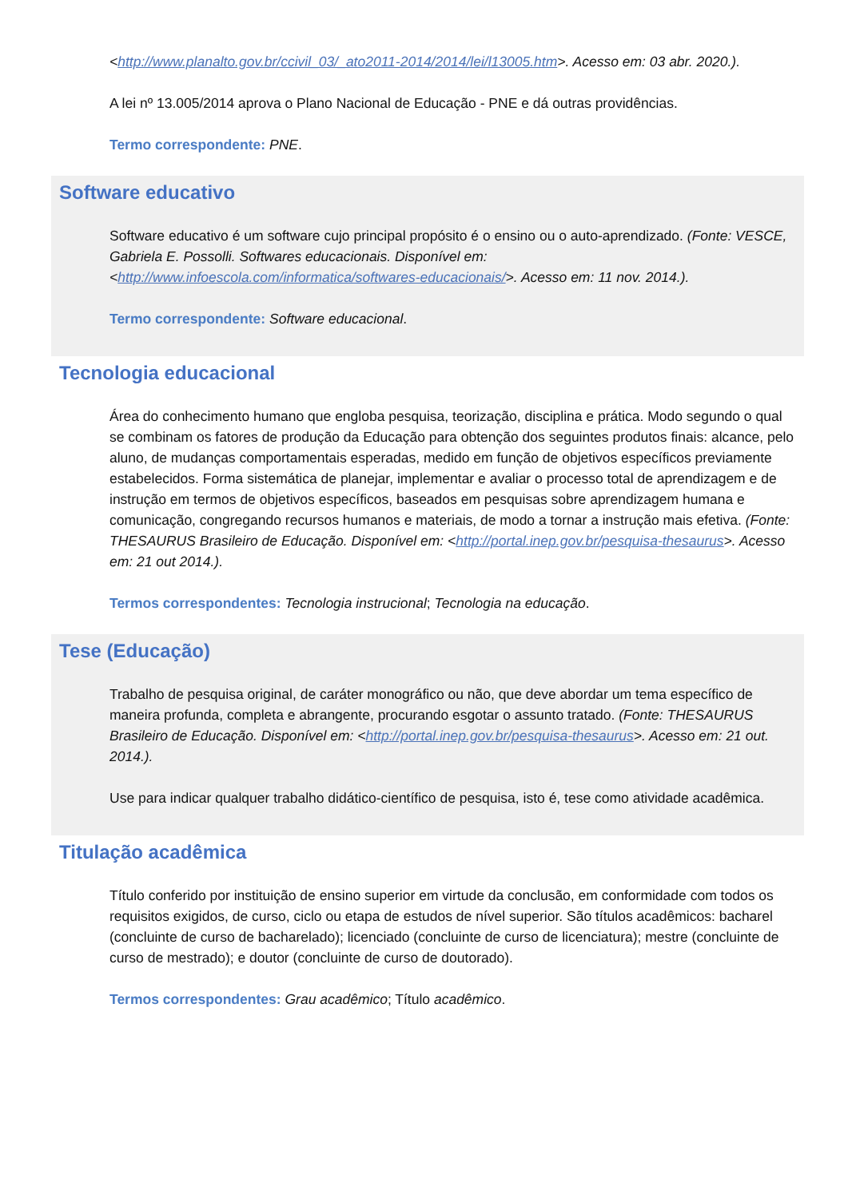<http://www.planalto.gov.br/ccivil_03/_ato2011-2014/2014/lei/l13005.htm>. Acesso em: 03 abr. 2020.).
A lei nº 13.005/2014 aprova o Plano Nacional de Educação - PNE e dá outras providências.
Termo correspondente: PNE.
Software educativo
Software educativo é um software cujo principal propósito é o ensino ou o auto-aprendizado. (Fonte: VESCE, Gabriela E. Possolli. Softwares educacionais. Disponível em: <http://www.infoescola.com/informatica/softwares-educacionais/>. Acesso em: 11 nov. 2014.).
Termo correspondente: Software educacional.
Tecnologia educacional
Área do conhecimento humano que engloba pesquisa, teorização, disciplina e prática. Modo segundo o qual se combinam os fatores de produção da Educação para obtenção dos seguintes produtos finais: alcance, pelo aluno, de mudanças comportamentais esperadas, medido em função de objetivos específicos previamente estabelecidos. Forma sistemática de planejar, implementar e avaliar o processo total de aprendizagem e de instrução em termos de objetivos específicos, baseados em pesquisas sobre aprendizagem humana e comunicação, congregando recursos humanos e materiais, de modo a tornar a instrução mais efetiva. (Fonte: THESAURUS Brasileiro de Educação. Disponível em: <http://portal.inep.gov.br/pesquisa-thesaurus>. Acesso em: 21 out 2014.).
Termos correspondentes: Tecnologia instrucional; Tecnologia na educação.
Tese (Educação)
Trabalho de pesquisa original, de caráter monográfico ou não, que deve abordar um tema específico de maneira profunda, completa e abrangente, procurando esgotar o assunto tratado. (Fonte: THESAURUS Brasileiro de Educação. Disponível em: <http://portal.inep.gov.br/pesquisa-thesaurus>. Acesso em: 21 out. 2014.).
Use para indicar qualquer trabalho didático-científico de pesquisa, isto é, tese como atividade acadêmica.
Titulação acadêmica
Título conferido por instituição de ensino superior em virtude da conclusão, em conformidade com todos os requisitos exigidos, de curso, ciclo ou etapa de estudos de nível superior. São títulos acadêmicos: bacharel (concluinte de curso de bacharelado); licenciado (concluinte de curso de licenciatura); mestre (concluinte de curso de mestrado); e doutor (concluinte de curso de doutorado).
Termos correspondentes: Grau acadêmico; Título acadêmico.